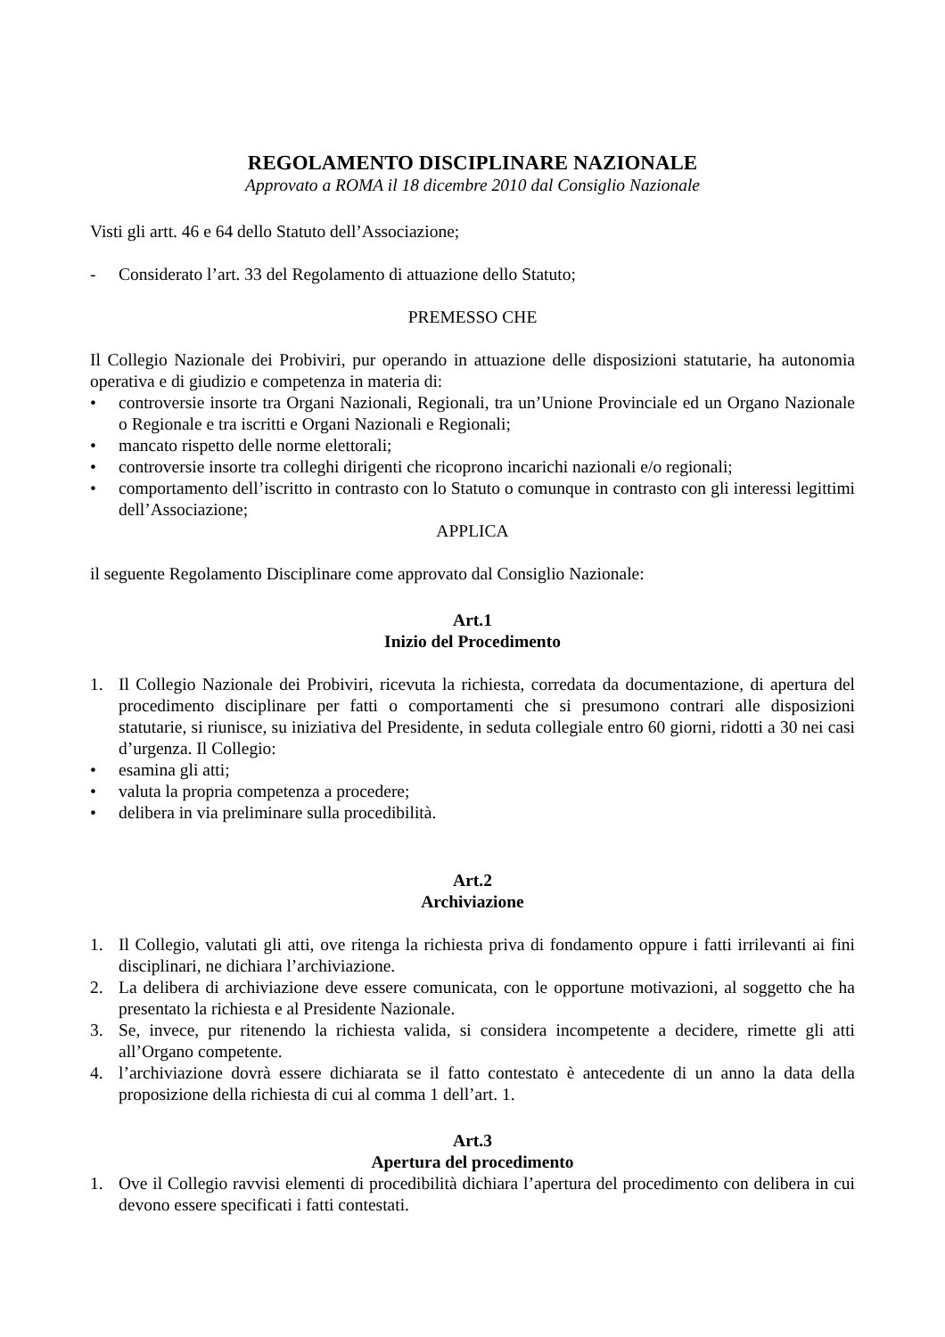REGOLAMENTO DISCIPLINARE NAZIONALE
Approvato a ROMA il 18 dicembre 2010 dal Consiglio Nazionale
Visti gli artt. 46 e 64 dello Statuto dell’Associazione;
- Considerato l’art. 33 del Regolamento di attuazione dello Statuto;
PREMESSO CHE
Il Collegio Nazionale dei Probiviri, pur operando in attuazione delle disposizioni statutarie, ha autonomia operativa e di giudizio e competenza in materia di:
• controversie insorte tra Organi Nazionali, Regionali, tra un’Unione Provinciale ed un Organo Nazionale o Regionale e tra iscritti e Organi Nazionali e Regionali;
• mancato rispetto delle norme elettorali;
• controversie insorte tra colleghi dirigenti che ricoprono incarichi nazionali e/o regionali;
• comportamento dell’iscritto in contrasto con lo Statuto o comunque in contrasto con gli interessi legittimi dell’Associazione;
APPLICA
il seguente Regolamento Disciplinare come approvato dal Consiglio Nazionale:
Art.1
Inizio del Procedimento
1. Il Collegio Nazionale dei Probiviri, ricevuta la richiesta, corredata da documentazione, di apertura del procedimento disciplinare per fatti o comportamenti che si presumono contrari alle disposizioni statutarie, si riunisce, su iniziativa del Presidente, in seduta collegiale entro 60 giorni, ridotti a 30 nei casi d’urgenza. Il Collegio:
• esamina gli atti;
• valuta la propria competenza a procedere;
• delibera in via preliminare sulla procedibilità.
Art.2
Archiviazione
1. Il Collegio, valutati gli atti, ove ritenga la richiesta priva di fondamento oppure i fatti irrilevanti ai fini disciplinari, ne dichiara l’archiviazione.
2. La delibera di archiviazione deve essere comunicata, con le opportune motivazioni, al soggetto che ha presentato la richiesta e al Presidente Nazionale.
3. Se, invece, pur ritenendo la richiesta valida, si considera incompetente a decidere, rimette gli atti all’Organo competente.
4. l’archiviazione dovrà essere dichiarata se il fatto contestato è antecedente di un anno la data della proposizione della richiesta di cui al comma 1 dell’art. 1.
Art.3
Apertura del procedimento
1. Ove il Collegio ravvisi elementi di procedibilità dichiara l’apertura del procedimento con delibera in cui devono essere specificati i fatti contestati.